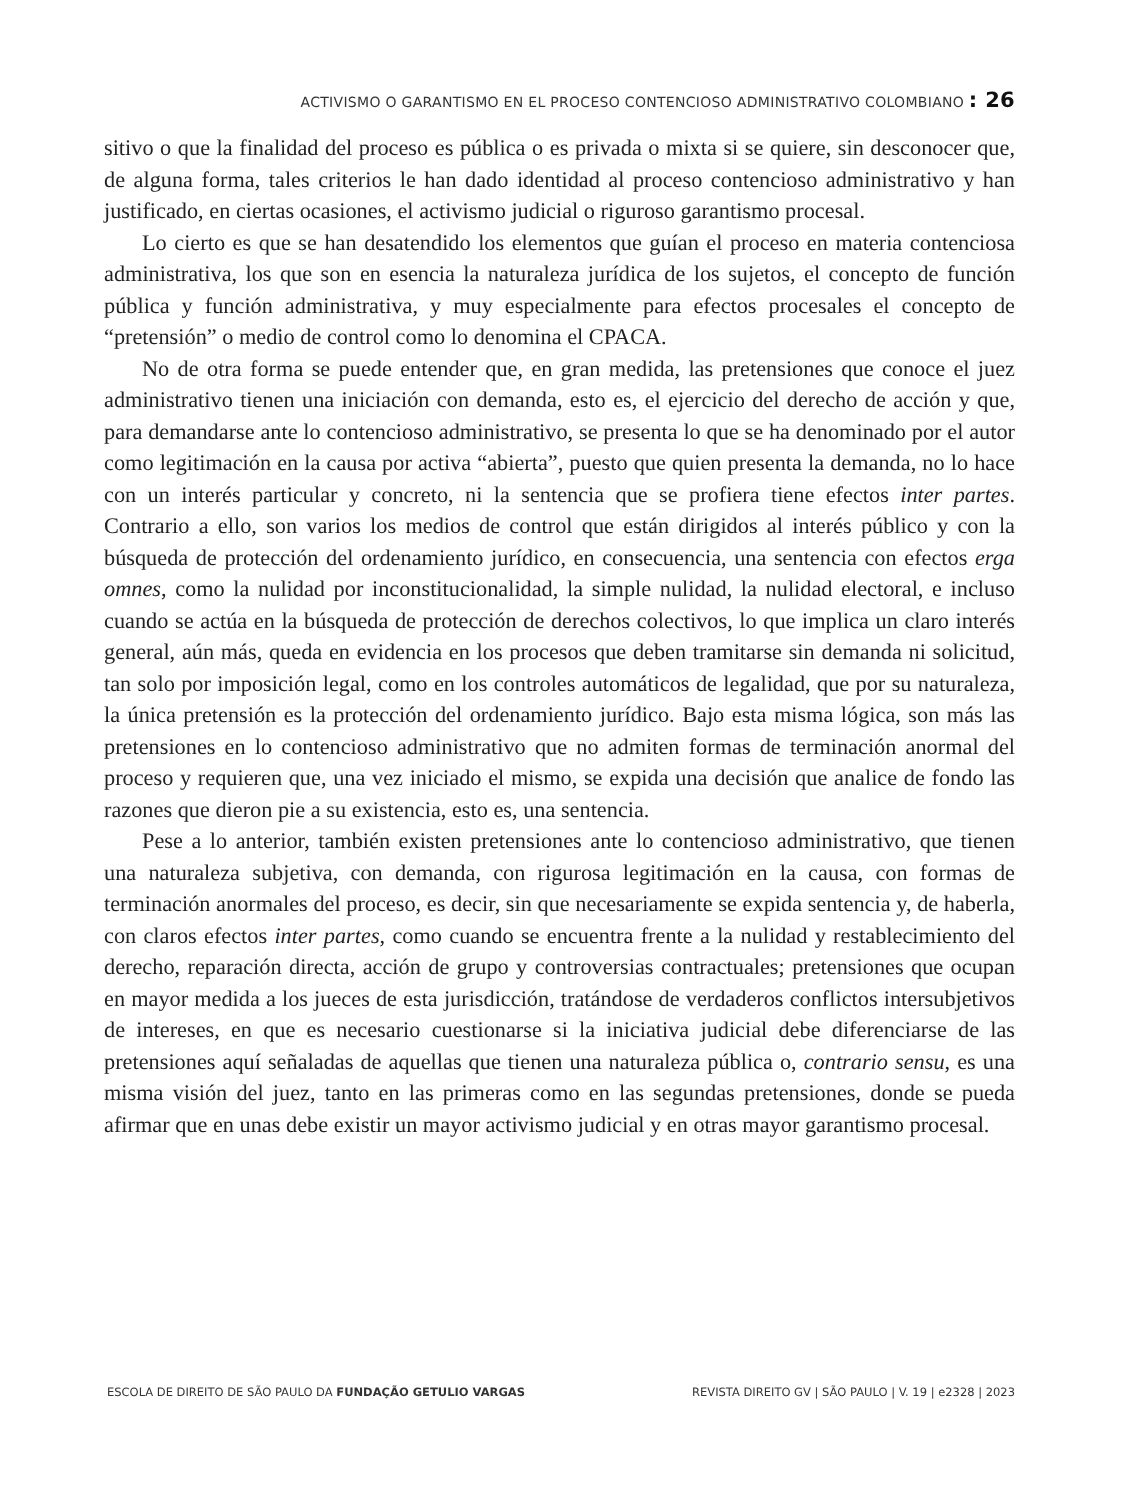ACTIVISMO O GARANTISMO EN EL PROCESO CONTENCIOSO ADMINISTRATIVO COLOMBIANO : 26
sitivo o que la finalidad del proceso es pública o es privada o mixta si se quiere, sin desconocer que, de alguna forma, tales criterios le han dado identidad al proceso contencioso administrativo y han justificado, en ciertas ocasiones, el activismo judicial o riguroso garantismo procesal.
Lo cierto es que se han desatendido los elementos que guían el proceso en materia contenciosa administrativa, los que son en esencia la naturaleza jurídica de los sujetos, el concepto de función pública y función administrativa, y muy especialmente para efectos procesales el concepto de “pretensión” o medio de control como lo denomina el CPACA.
No de otra forma se puede entender que, en gran medida, las pretensiones que conoce el juez administrativo tienen una iniciación con demanda, esto es, el ejercicio del derecho de acción y que, para demandarse ante lo contencioso administrativo, se presenta lo que se ha denominado por el autor como legitimación en la causa por activa “abierta”, puesto que quien presenta la demanda, no lo hace con un interés particular y concreto, ni la sentencia que se profiera tiene efectos inter partes. Contrario a ello, son varios los medios de control que están dirigidos al interés público y con la búsqueda de protección del ordenamiento jurídico, en consecuencia, una sentencia con efectos erga omnes, como la nulidad por inconstitucionalidad, la simple nulidad, la nulidad electoral, e incluso cuando se actúa en la búsqueda de protección de derechos colectivos, lo que implica un claro interés general, aún más, queda en evidencia en los procesos que deben tramitarse sin demanda ni solicitud, tan solo por imposición legal, como en los controles automáticos de legalidad, que por su naturaleza, la única pretensión es la protección del ordenamiento jurídico. Bajo esta misma lógica, son más las pretensiones en lo contencioso administrativo que no admiten formas de terminación anormal del proceso y requieren que, una vez iniciado el mismo, se expida una decisión que analice de fondo las razones que dieron pie a su existencia, esto es, una sentencia.
Pese a lo anterior, también existen pretensiones ante lo contencioso administrativo, que tienen una naturaleza subjetiva, con demanda, con rigurosa legitimación en la causa, con formas de terminación anormales del proceso, es decir, sin que necesariamente se expida sentencia y, de haberla, con claros efectos inter partes, como cuando se encuentra frente a la nulidad y restablecimiento del derecho, reparación directa, acción de grupo y controversias contractuales; pretensiones que ocupan en mayor medida a los jueces de esta jurisdicción, tratándose de verdaderos conflictos intersubjetivos de intereses, en que es necesario cuestionarse si la iniciativa judicial debe diferenciarse de las pretensiones aquí señaladas de aquellas que tienen una naturaleza pública o, contrario sensu, es una misma visión del juez, tanto en las primeras como en las segundas pretensiones, donde se pueda afirmar que en unas debe existir un mayor activismo judicial y en otras mayor garantismo procesal.
ESCOLA DE DIREITO DE SÃO PAULO DA FUNDAÇÃO GETULIO VARGAS REVISTA DIREITO GV | SÃO PAULO | V. 19 | e2328 | 2023